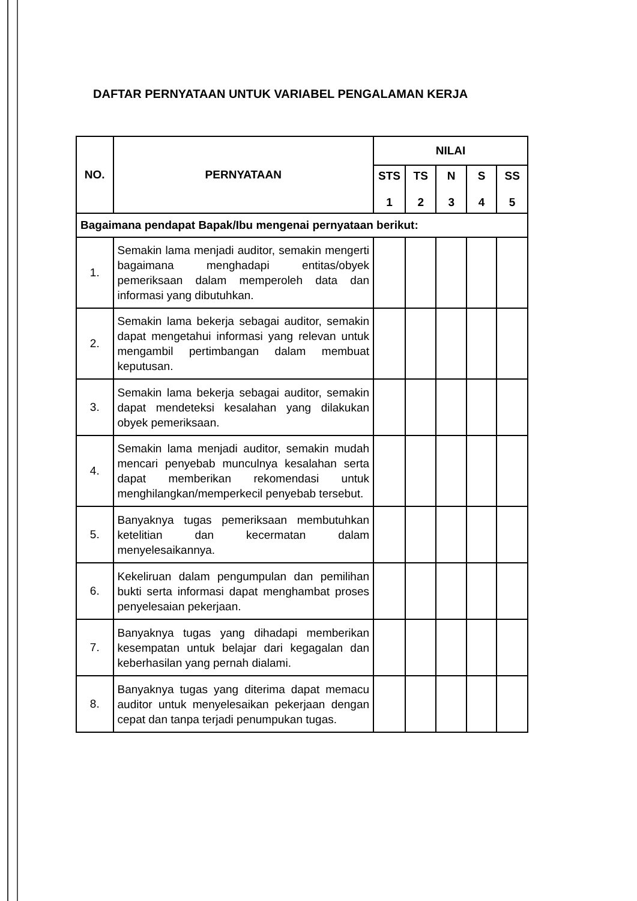DAFTAR PERNYATAAN UNTUK VARIABEL PENGALAMAN KERJA
| NO. | PERNYATAAN | NILAI | | | | |
| --- | --- | --- | --- | --- | --- | --- |
| | | STS 1 | TS 2 | N 3 | S 4 | SS 5 |
| Bagaimana pendapat Bapak/Ibu mengenai pernyataan berikut: | | | | | | |
| 1. | Semakin lama menjadi auditor, semakin mengerti bagaimana menghadapi entitas/obyek pemeriksaan dalam memperoleh data dan informasi yang dibutuhkan. | | | | | |
| 2. | Semakin lama bekerja sebagai auditor, semakin dapat mengetahui informasi yang relevan untuk mengambil pertimbangan dalam membuat keputusan. | | | | | |
| 3. | Semakin lama bekerja sebagai auditor, semakin dapat mendeteksi kesalahan yang dilakukan obyek pemeriksaan. | | | | | |
| 4. | Semakin lama menjadi auditor, semakin mudah mencari penyebab munculnya kesalahan serta dapat memberikan rekomendasi untuk menghilangkan/memperkecil penyebab tersebut. | | | | | |
| 5. | Banyaknya tugas pemeriksaan membutuhkan ketelitian dan kecermatan dalam menyelesaikannya. | | | | | |
| 6. | Kekeliruan dalam pengumpulan dan pemilihan bukti serta informasi dapat menghambat proses penyelesaian pekerjaan. | | | | | |
| 7. | Banyaknya tugas yang dihadapi memberikan kesempatan untuk belajar dari kegagalan dan keberhasilan yang pernah dialami. | | | | | |
| 8. | Banyaknya tugas yang diterima dapat memacu auditor untuk menyelesaikan pekerjaan dengan cepat dan tanpa terjadi penumpukan tugas. | | | | | |